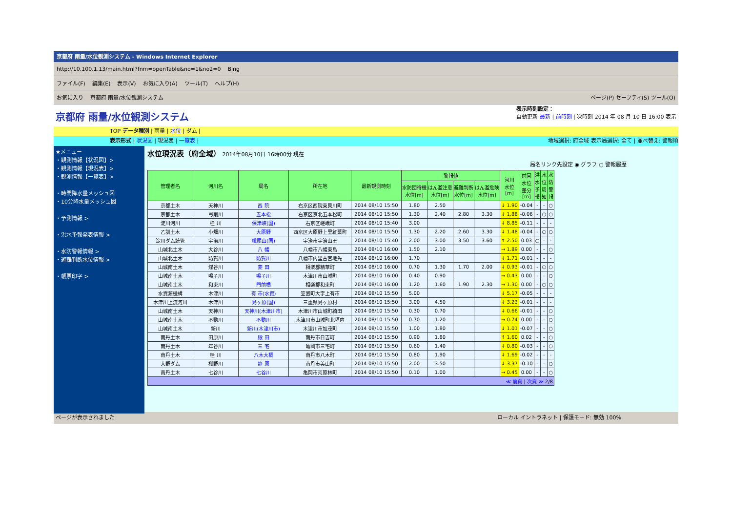京都府 雨量/水位観測システム - Windows Internet Explorer
http://10.100.1.13/main.html?fnm=openTable&no=1&no2=0 Bing
ファイル(F) 編集(E) 表示(V) お気に入り(A) ツール(T) ヘルプ(H)
お気に入り 京都府 雨量/水位観測システム ページ(P) セーフティ(S) ツール(O)
京都府 雨量/水位観測システム
表示時刻設定：
自動更新 最新 | 前時刻 | 次時刻 2014 年 08 月 10 日 16:00 表示
TOP データ種別 | 雨量 | 水位 | ダム |
表示形式 | 状況図 | 現況表 | 一覧表 | 地域選択: 府全域 表示局選択: 全て | 並べ替え: 警報順
★メニュー
・観測情報【状況図】>
・観測情報【現況表】>
・観測情報【一覧表】>
・時間降水量メッシュ図
・10分降水量メッシュ図
・予測情報 >
・洪水予報発表情報 >
・水防警報情報 >
・避難判断水位情報 >
・帳票印字 >
水位現況表（府全域） 2014年08月10日 16時00分 現在
局名リンク先設定 ◉ グラフ ○ 警報履歴
| 管理者名 | 河川名 | 局名 | 所在地 | 最新観測時刻 | 警報値 | | | | 河川 水位 [m] | 前回 水位 差分 [m] | 洪 水 予 報 | 水 位 周 知 | 水 防 警 報 |
| --- | --- | --- | --- | --- | --- | --- | --- | --- | --- | --- | --- | --- | --- |
| | | | | | 水防団待機 水位[m] | はん濫注意 水位[m] | 避難判断 水位[m] | はん濫危険 水位[m] | | | | | |
| 京都土木 | 天神川 | 西 院 | 右京区西院東貝川町 | 2014 08/10 15:50 | 1.80 | 2.50 | | | ↓ 1.90 | -0.04 | - | - | ○ |
| 京都土木 | 弓削川 | 五本松 | 右京区京北五本松町 | 2014 08/10 15:50 | 1.30 | 2.40 | 2.80 | 3.30 | ↓ 1.88 | -0.06 | - | ○ | ○ |
| 淀川河川 | 桂 川 | 保津峡(国) | 右京区嵯峨町 | 2014 08/10 15:40 | 3.00 | | | | ↓ 8.85 | -0.11 | - | - | - |
| 乙訓土木 | 小畑川 | 大原野 | 西京区大原野上里紅葉町 | 2014 08/10 15:50 | 1.30 | 2.20 | 2.60 | 3.30 | ↓ 1.48 | -0.04 | - | ○ | ○ |
| 淀川ダム統管 | 宇治川 | 槇尾山(国) | 宇治市宇治山王 | 2014 08/10 15:40 | 2.00 | 3.00 | 3.50 | 3.60 | ↑ 2.50 | 0.03 | ○ | - | - |
| 山城北土木 | 大谷川 | 八 幡 | 八幡市八幡東島 | 2014 08/10 16:00 | 1.50 | 2.10 | | | → 1.89 | 0.00 | - | - | ○ |
| 山城北土木 | 防賀川 | 防賀川 | 八幡市内里古宮地先 | 2014 08/10 16:00 | 1.70 | | | | ↓ 1.71 | -0.01 | - | - | - |
| 山城南土木 | 煤谷川 | 菱 田 | 相楽郡精華町 | 2014 08/10 16:00 | 0.70 | 1.30 | 1.70 | 2.00 | ↓ 0.93 | -0.01 | - | ○ | ○ |
| 山城南土木 | 鳴子川 | 鳴子川 | 木津川市山城町 | 2014 08/10 16:00 | 0.40 | 0.90 | | | → 0.43 | 0.00 | - | - | ○ |
| 山城南土木 | 和束川 | 門前橋 | 相楽郡和束町 | 2014 08/10 16:00 | 1.20 | 1.60 | 1.90 | 2.30 | → 1.30 | 0.00 | - | ○ | ○ |
| 水資源機構 | 木津川 | 有 市(水資) | 笠置町大字上有市 | 2014 08/10 15:50 | 5.00 | | | | ↓ 5.17 | -0.05 | - | - | - |
| 木津川上流河川 | 木津川 | 島ヶ原(国) | 三重県島ヶ原村 | 2014 08/10 15:50 | 3.00 | 4.50 | | | ↓ 3.23 | -0.01 | - | - | - |
| 山城南土木 | 天神川 | 天神川(木津川市) | 木津川市山城町綺田 | 2014 08/10 15:50 | 0.30 | 0.70 | | | ↓ 0.66 | -0.01 | - | - | ○ |
| 山城南土木 | 不動川 | 不動川 | 木津川市山城町北垣内 | 2014 08/10 15:50 | 0.70 | 1.20 | | | → 0.74 | 0.00 | - | - | ○ |
| 山城南土木 | 新川 | 新川(木津川市) | 木津川市加茂町 | 2014 08/10 15:50 | 1.00 | 1.80 | | | ↓ 1.01 | -0.07 | - | - | ○ |
| 南丹土木 | 田原川 | 殿 田 | 南丹市日吉町 | 2014 08/10 15:50 | 0.90 | 1.80 | | | ↑ 1.60 | 0.02 | - | - | ○ |
| 南丹土木 | 年谷川 | 三 宅 | 亀岡市三宅町 | 2014 08/10 15:50 | 0.60 | 1.40 | | | ↓ 0.80 | -0.03 | - | - | ○ |
| 南丹土木 | 桂 川 | 八木大橋 | 南丹市八木町 | 2014 08/10 15:50 | 0.80 | 1.90 | | | ↓ 1.69 | -0.02 | - | - | - |
| 大野ダム | 棚野川 | 静 原 | 南丹市美山町 | 2014 08/10 15:50 | 2.00 | 3.50 | | | ↓ 3.37 | -0.10 | - | - | ○ |
| 南丹土木 | 七谷川 | 七谷川 | 亀岡市河原林町 | 2014 08/10 15:50 | 0.10 | 1.00 | | | → 0.45 | 0.00 | - | - | ○ |
| ≪ 前頁 / 次頁 ≫ 2/8 | | | | | | | | | | | | | |
ページが表示されました ローカル イントラネット | 保護モード: 無効 100%